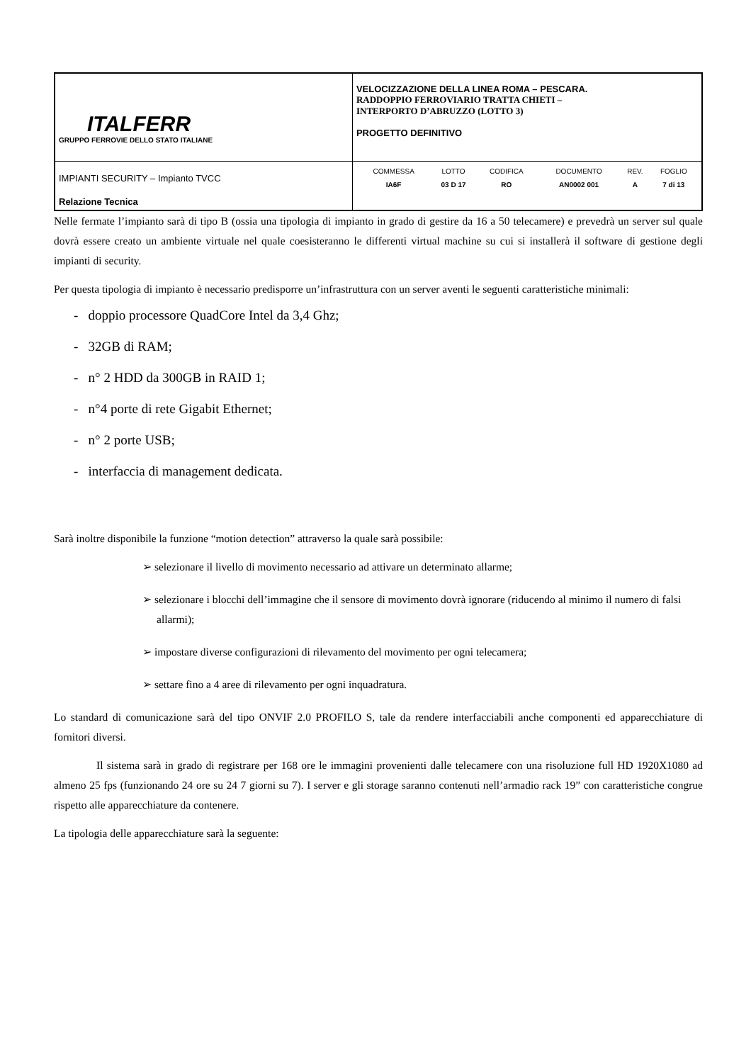| ITALFERR GRUPPO FERROVIE DELLO STATO ITALIANE | VELOCIZZAZIONE DELLA LINEA ROMA – PESCARA. RADDOPPIO FERROVIARIO TRATTA CHIETI – INTERPORTO D’ABRUZZO (LOTTO 3) PROGETTO DEFINITIVO |
| IMPIANTI SECURITY – Impianto TVCC Relazione Tecnica | / COMMESSA / LOTTO / CODIFICA / DOCUMENTO / REV. / FOGLIO / / IA6F / 03 D 17 / RO / AN0002 001 / A / 7 di 13 / |
Nelle fermate l’impianto sarà di tipo B (ossia una tipologia di impianto in grado di gestire da 16 a 50 telecamere) e prevedrà un server sul quale dovrà essere creato un ambiente virtuale nel quale coesisteranno le differenti virtual machine su cui si installerà il software di gestione degli impianti di security.
Per questa tipologia di impianto è necessario predisporre un’infrastruttura con un server aventi le seguenti caratteristiche minimali:
- doppio processore QuadCore Intel da 3,4 Ghz;
- 32GB di RAM;
- n° 2 HDD da 300GB in RAID 1;
- n°4 porte di rete Gigabit Ethernet;
- n° 2 porte USB;
- interfaccia di management dedicata.
Sarà inoltre disponibile la funzione “motion detection” attraverso la quale sarà possibile:
➢ selezionare il livello di movimento necessario ad attivare un determinato allarme;
➢ selezionare i blocchi dell’immagine che il sensore di movimento dovrà ignorare (riducendo al minimo il numero di falsi allarmi);
➢ impostare diverse configurazioni di rilevamento del movimento per ogni telecamera;
➢ settare fino a 4 aree di rilevamento per ogni inquadratura.
Lo standard di comunicazione sarà del tipo ONVIF 2.0 PROFILO S, tale da rendere interfacciabili anche componenti ed apparecchiature di fornitori diversi.
Il sistema sarà in grado di registrare per 168 ore le immagini provenienti dalle telecamere con una risoluzione full HD 1920X1080 ad almeno 25 fps (funzionando 24 ore su 24 7 giorni su 7). I server e gli storage saranno contenuti nell’armadio rack 19” con caratteristiche congrue rispetto alle apparecchiature da contenere.
La tipologia delle apparecchiature sarà la seguente: